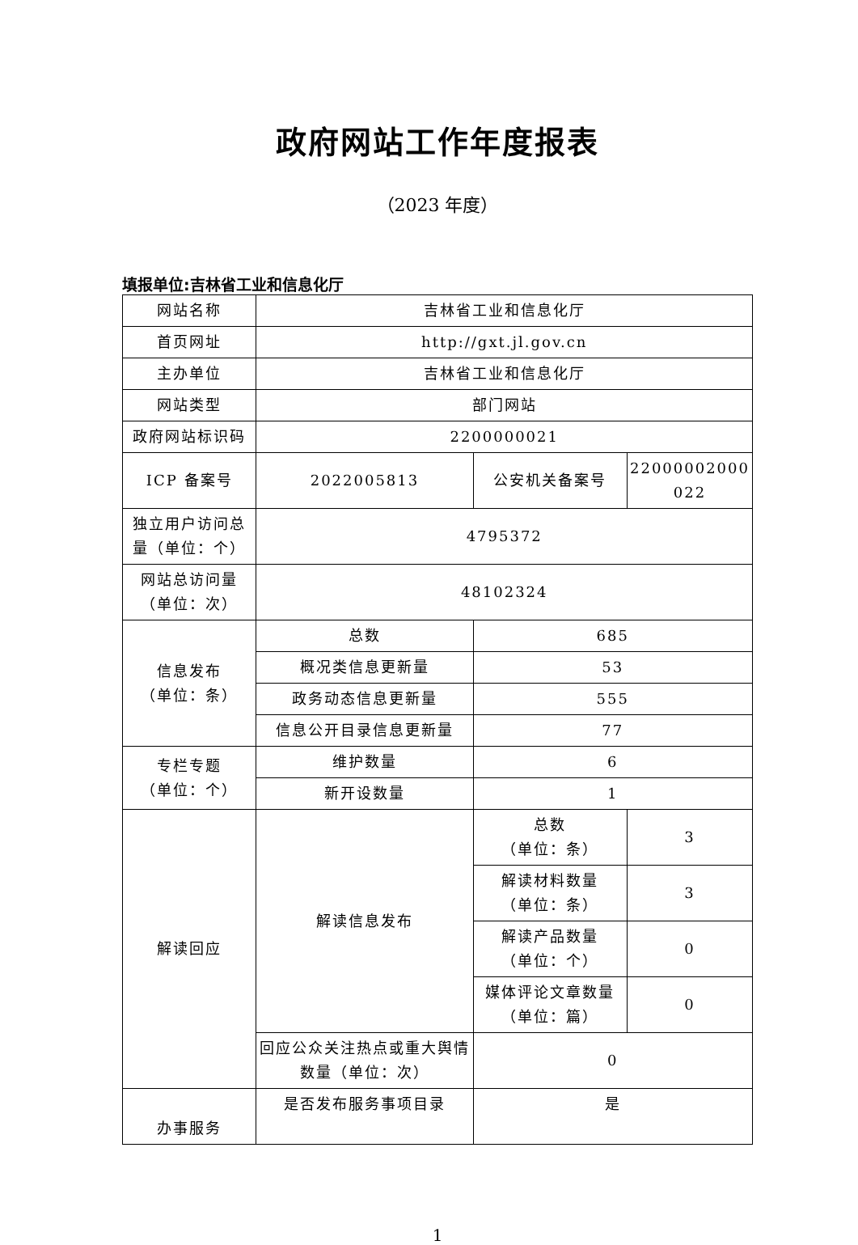政府网站工作年度报表
（2023 年度）
填报单位:吉林省工业和信息化厅
| 网站名称 | 吉林省工业和信息化厅 | | |
| 首页网址 | http://gxt.jl.gov.cn | | |
| 主办单位 | 吉林省工业和信息化厅 | | |
| 网站类型 | 部门网站 | | |
| 政府网站标识码 | 2200000021 | | |
| ICP 备案号 | 2022005813 | 公安机关备案号 | 22000002000 022 |
| 独立用户访问总量（单位：个） | 4795372 | | |
| 网站总访问量（单位：次） | 48102324 | | |
| 信息发布 （单位：条） | 总数 | 685 | |
| | 概况类信息更新量 | 53 | |
| | 政务动态信息更新量 | 555 | |
| | 信息公开目录信息更新量 | 77 | |
| 专栏专题 （单位：个） | 维护数量 | 6 | |
| | 新开设数量 | 1 | |
| 解读回应 | 解读信息发布 | 总数 （单位：条） | 3 |
| | | 解读材料数量 （单位：条） | 3 |
| | | 解读产品数量 （单位：个） | 0 |
| | | 媒体评论文章数量 （单位：篇） | 0 |
| | 回应公众关注热点或重大舆情数量（单位：次） | 0 | |
| 办事服务 | 是否发布服务事项目录 | 是 | |
1